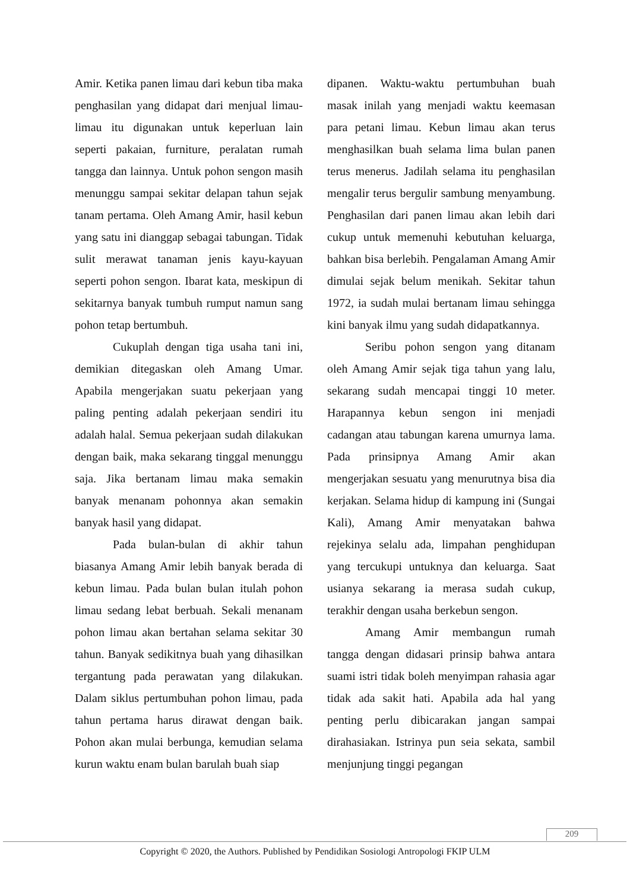Amir. Ketika panen limau dari kebun tiba maka penghasilan yang didapat dari menjual limau-limau itu digunakan untuk keperluan lain seperti pakaian, furniture, peralatan rumah tangga dan lainnya. Untuk pohon sengon masih menunggu sampai sekitar delapan tahun sejak tanam pertama. Oleh Amang Amir, hasil kebun yang satu ini dianggap sebagai tabungan. Tidak sulit merawat tanaman jenis kayu-kayuan seperti pohon sengon. Ibarat kata, meskipun di sekitarnya banyak tumbuh rumput namun sang pohon tetap bertumbuh.
Cukuplah dengan tiga usaha tani ini, demikian ditegaskan oleh Amang Umar. Apabila mengerjakan suatu pekerjaan yang paling penting adalah pekerjaan sendiri itu adalah halal. Semua pekerjaan sudah dilakukan dengan baik, maka sekarang tinggal menunggu saja. Jika bertanam limau maka semakin banyak menanam pohonnya akan semakin banyak hasil yang didapat.
Pada bulan-bulan di akhir tahun biasanya Amang Amir lebih banyak berada di kebun limau. Pada bulan bulan itulah pohon limau sedang lebat berbuah. Sekali menanam pohon limau akan bertahan selama sekitar 30 tahun. Banyak sedikitnya buah yang dihasilkan tergantung pada perawatan yang dilakukan. Dalam siklus pertumbuhan pohon limau, pada tahun pertama harus dirawat dengan baik. Pohon akan mulai berbunga, kemudian selama kurun waktu enam bulan barulah buah siap
dipanen. Waktu-waktu pertumbuhan buah masak inilah yang menjadi waktu keemasan para petani limau. Kebun limau akan terus menghasilkan buah selama lima bulan panen terus menerus. Jadilah selama itu penghasilan mengalir terus bergulir sambung menyambung. Penghasilan dari panen limau akan lebih dari cukup untuk memenuhi kebutuhan keluarga, bahkan bisa berlebih. Pengalaman Amang Amir dimulai sejak belum menikah. Sekitar tahun 1972, ia sudah mulai bertanam limau sehingga kini banyak ilmu yang sudah didapatkannya.
Seribu pohon sengon yang ditanam oleh Amang Amir sejak tiga tahun yang lalu, sekarang sudah mencapai tinggi 10 meter. Harapannya kebun sengon ini menjadi cadangan atau tabungan karena umurnya lama. Pada prinsipnya Amang Amir akan mengerjakan sesuatu yang menurutnya bisa dia kerjakan. Selama hidup di kampung ini (Sungai Kali), Amang Amir menyatakan bahwa rejekinya selalu ada, limpahan penghidupan yang tercukupi untuknya dan keluarga. Saat usianya sekarang ia merasa sudah cukup, terakhir dengan usaha berkebun sengon.
Amang Amir membangun rumah tangga dengan didasari prinsip bahwa antara suami istri tidak boleh menyimpan rahasia agar tidak ada sakit hati. Apabila ada hal yang penting perlu dibicarakan jangan sampai dirahasiakan. Istrinya pun seia sekata, sambil menjunjung tinggi pegangan
209
Copyright © 2020, the Authors. Published by Pendidikan Sosiologi Antropologi FKIP ULM